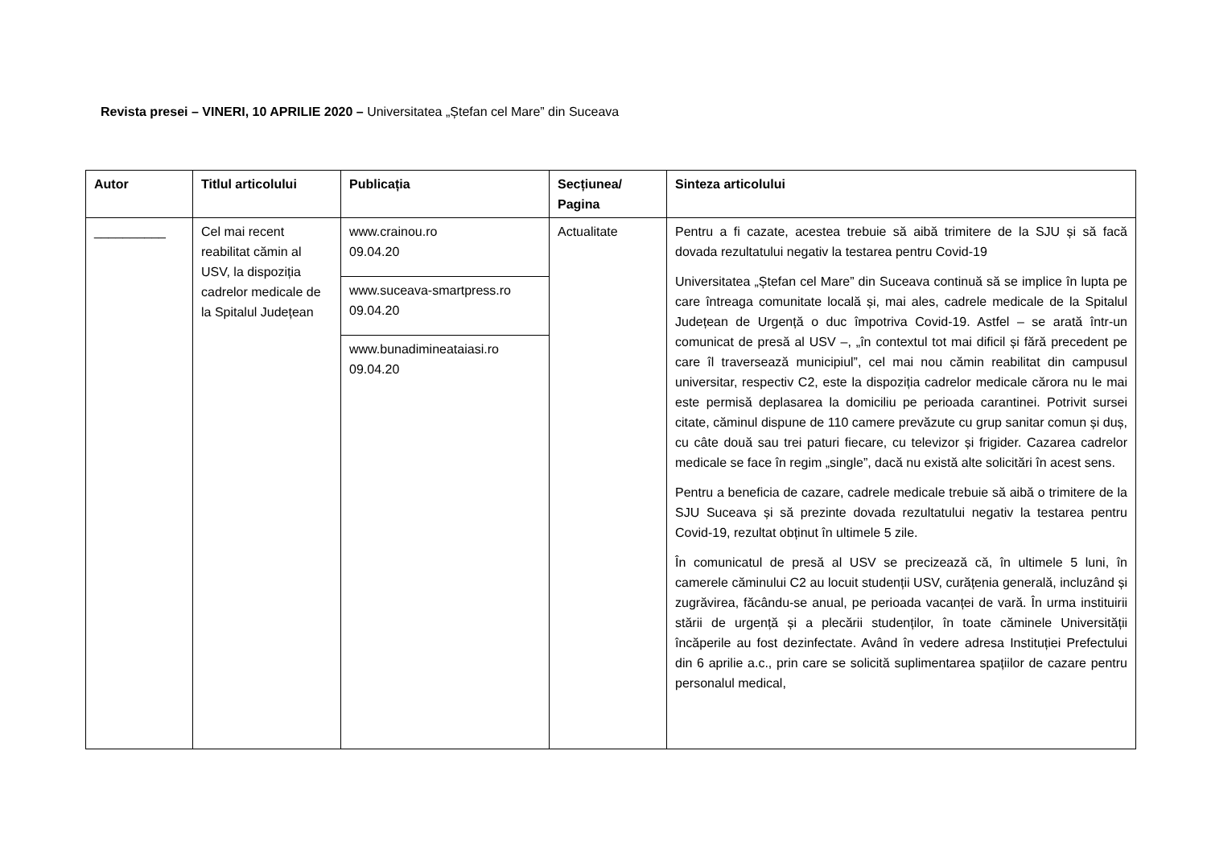Revista presei – VINERI, 10 APRILIE 2020 – Universitatea „Ștefan cel Mare” din Suceava
| Autor | Titlul articolului | Publicația | Secțiunea/ Pagina | Sinteza articolului |
| --- | --- | --- | --- | --- |
| __________ | Cel mai recent reabilitat cămin al USV, la dispoziția cadrelor medicale de la Spitalul Județean | www.crainou.ro 09.04.20 www.suceava-smartpress.ro 09.04.20 www.bunadimineataiasi.ro 09.04.20 | Actualitate | Pentru a fi cazate, acestea trebuie să aibă trimitere de la SJU și să facă dovada rezultatului negativ la testarea pentru Covid-19 Universitatea „Ștefan cel Mare” din Suceava continuă să se implice în lupta pe care întreaga comunitate locală și, mai ales, cadrele medicale de la Spitalul Județean de Urgență o duc împotriva Covid-19. Astfel – se arată într-un comunicat de presă al USV –, „în contextul tot mai dificil și fără precedent pe care îl traversează municipiul”, cel mai nou cămin reabilitat din campusul universitar, respectiv C2, este la dispoziția cadrelor medicale cărora nu le mai este permisă deplasarea la domiciliu pe perioada carantinei. Potrivit sursei citate, căminul dispune de 110 camere prevăzute cu grup sanitar comun și duș, cu câte două sau trei paturi fiecare, cu televizor și frigider. Cazarea cadrelor medicale se face în regim „single”, dacă nu există alte solicitări în acest sens. Pentru a beneficia de cazare, cadrele medicale trebuie să aibă o trimitere de la SJU Suceava și să prezinte dovada rezultatului negativ la testarea pentru Covid-19, rezultat obținut în ultimele 5 zile. În comunicatul de presă al USV se precizează că, în ultimele 5 luni, în camerele căminului C2 au locuit studenții USV, curățenia generală, incluzând și zugrăvirea, făcându-se anual, pe perioada vacanței de vară. În urma instituirii stării de urgență și a plecării studenților, în toate căminele Universității încăperile au fost dezinfectate. Având în vedere adresa Instituției Prefectului din 6 aprilie a.c., prin care se solicită suplimentarea spațiilor de cazare pentru personalul medical, |